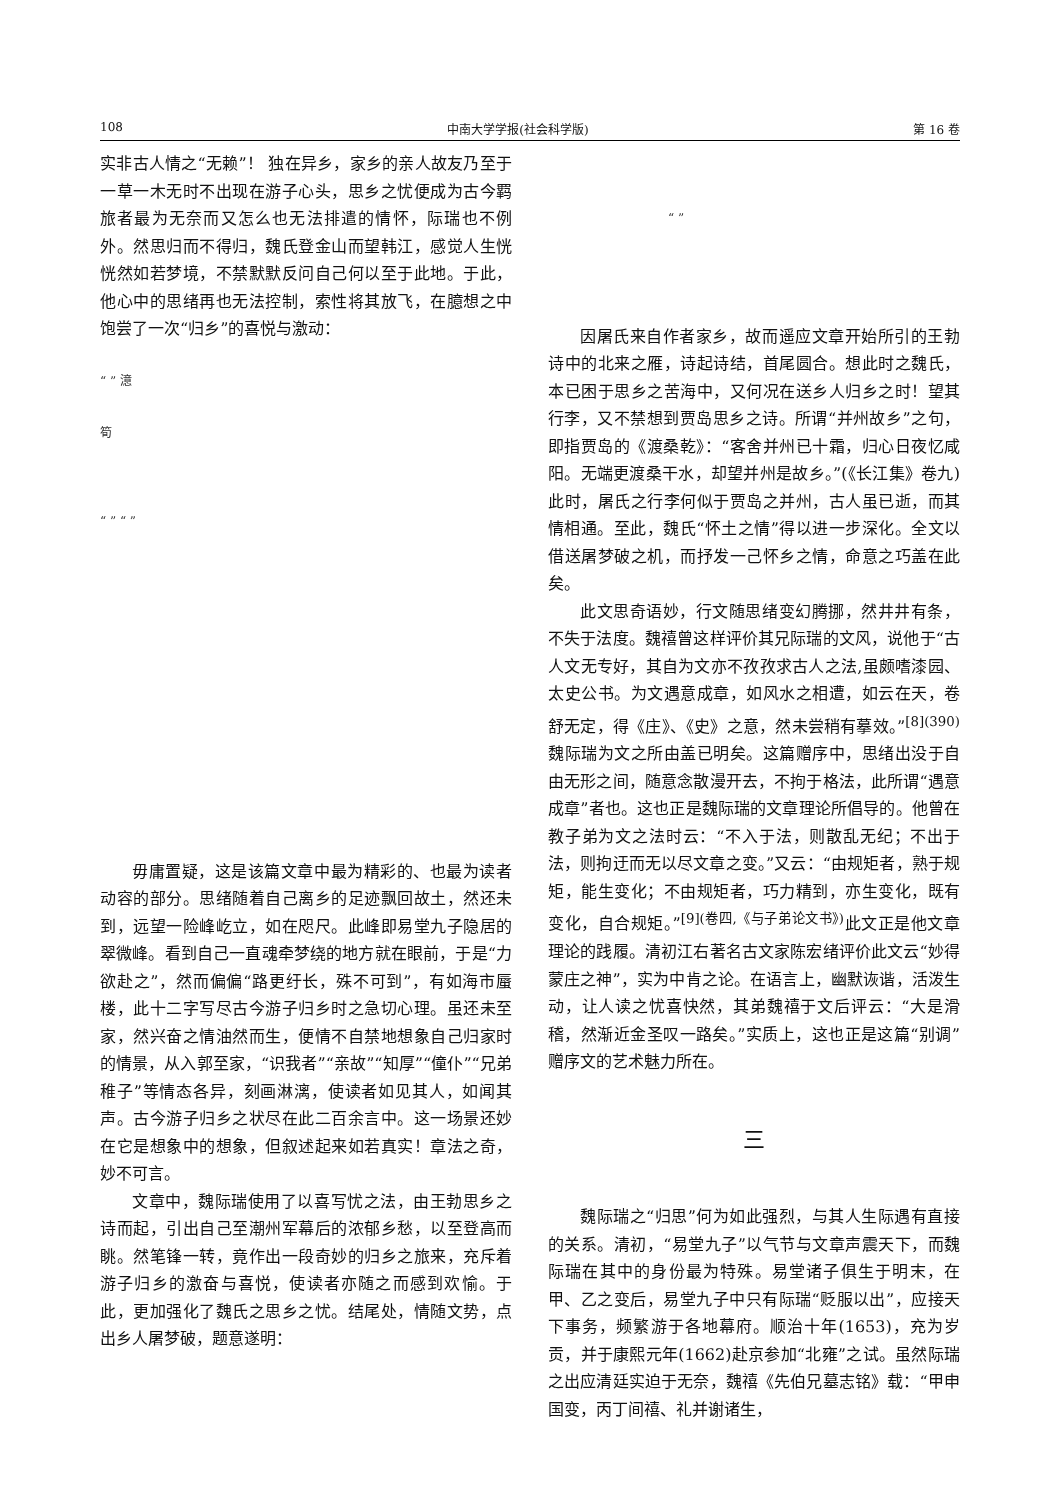108 中南大学学报(社会科学版) 第 16 卷
实非古人情之“无赖”！ 独在异乡，家乡的亲人故友乃至于一草一木无时不出现在游子心头，思乡之忧便成为古今羁旅者最为无奈而又怎么也无法排遣的情怀，际瑞也不例外。然思归而不得归，魏氏登金山而望韩江，感觉人生恍恍然如若梦境，不禁默默反问自己何以至于此地。于此，他心中的思绪再也无法控制，索性将其放飞，在臆想之中饱尝了一次“归乡”的喜悦与激动：
“ ” 澺
筍
“ ” “ ”
毋庸置疑，这是该篇文章中最为精彩的、也最为读者动容的部分。思绪随着自己离乡的足迹飘回故土，然还未到，远望一险峰屹立，如在咫尺。此峰即易堂九子隐居的翠微峰。看到自己一直魂牵梦绕的地方就在眼前，于是“力欲赴之”，然而偏偏“路更纡长，殊不可到”，有如海市蜃楼，此十二字写尽古今游子归乡时之急切心理。虽还未至家，然兴奋之情油然而生，便情不自禁地想象自己归家时的情景，从入郭至家，“识我者”“亲故”“知厚”“僮仆”“兄弟稚子”等情态各异，刻画淋漓，使读者如见其人，如闻其声。古今游子归乡之状尽在此二百余言中。这一场景还妙在它是想象中的想象，但叙述起来如若真实！章法之奇，妙不可言。
文章中，魏际瑞使用了以喜写忧之法，由王勃思乡之诗而起，引出自己至潮州军幕后的浓郁乡愁，以至登高而眺。然笔锋一转，竟作出一段奇妙的归乡之旅来，充斥着游子归乡的激奋与喜悦，使读者亦随之而感到欢愉。于此，更加强化了魏氏之思乡之忧。结尾处，情随文势，点出乡人屠梦破，题意遂明：
“ ”
因屠氏来自作者家乡，故而遥应文章开始所引的王勃诗中的北来之雁，诗起诗结，首尾圆合。想此时之魏氏，本已困于思乡之苦海中，又何况在送乡人归乡之时！望其行李，又不禁想到贾岛思乡之诗。所谓“并州故乡”之句，即指贾岛的《渡桑乾》：“客舍并州已十霜，归心日夜忆咸阳。无端更渡桑干水，却望并州是故乡。”(《长江集》卷九)此时，屠氏之行李何似于贾岛之并州，古人虽已逝，而其情相通。至此，魏氏“怀土之情”得以进一步深化。全文以借送屠梦破之机，而抒发一己怀乡之情，命意之巧盖在此矣。
此文思奇语妙，行文随思绪变幻腾挪，然井井有条，不失于法度。魏禧曾这样评价其兄际瑞的文风，说他于“古人文无专好，其自为文亦不孜孜求古人之法,虽颇嗜漆园、太史公书。为文遇意成章，如风水之相遭，如云在天，卷舒无定，得《庄》、《史》之意，然未尝稍有摹效。”<sup>[8](390)</sup>魏际瑞为文之所由盖已明矣。这篇赠序中，思绪出没于自由无形之间，随意念散漫开去，不拘于格法，此所谓“遇意成章”者也。这也正是魏际瑞的文章理论所倡导的。他曾在教子弟为文之法时云：“不入于法，则散乱无纪；不出于法，则拘迂而无以尽文章之变。”又云：“由规矩者，熟于规矩，能生变化；不由规矩者，巧力精到，亦生变化，既有变化，自合规矩。”<sup>[9](卷四,《与子弟论文书》)</sup>此文正是他文章理论的践履。清初江右著名古文家陈宏绪评价此文云“妙得蒙庄之神”，实为中肯之论。在语言上，幽默诙谐，活泼生动，让人读之忧喜快然，其弟魏禧于文后评云：“大是滑稽，然渐近金圣叹一路矣。”实质上，这也正是这篇“别调”赠序文的艺术魅力所在。
三
魏际瑞之“归思”何为如此强烈，与其人生际遇有直接的关系。清初，“易堂九子”以气节与文章声震天下，而魏际瑞在其中的身份最为特殊。易堂诸子俱生于明末，在甲、乙之变后，易堂九子中只有际瑞“贬服以出”，应接天下事务，频繁游于各地幕府。顺治十年(1653)，充为岁贡，并于康熙元年(1662)赴京参加“北雍”之试。虽然际瑞之出应清廷实迫于无奈，魏禧《先伯兄墓志铭》载：“甲申国变，丙丁间禧、礼并谢诸生，